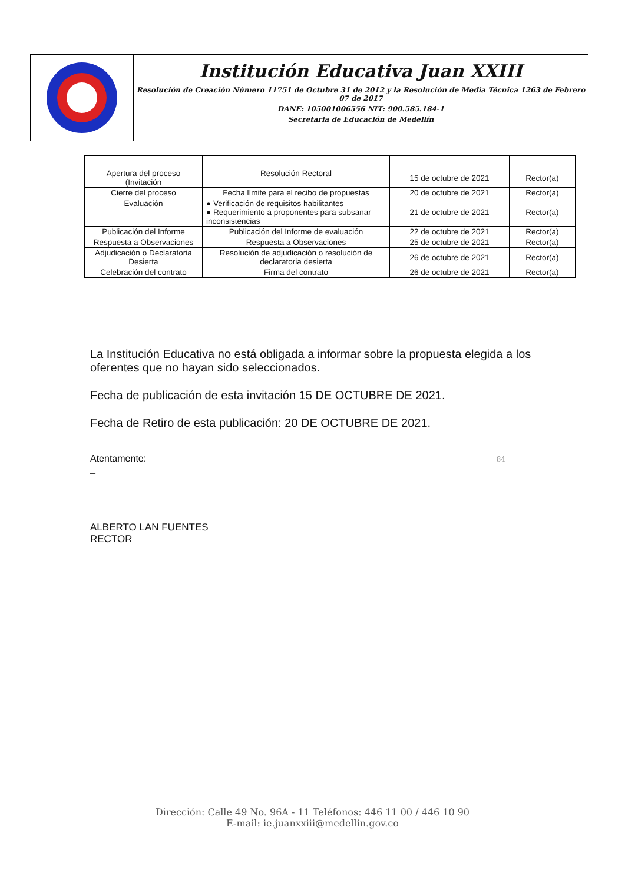Institución Educativa Juan XXIII
Resolución de Creación Número 11751 de Octubre 31 de 2012 y la Resolución de Media Técnica 1263 de Febrero 07 de 2017
DANE: 105001006556 NIT: 900.585.184-1
Secretaria de Educación de Medellín
| Apertura del proceso (Invitación | Resolución Rectoral | 15 de octubre de 2021 | Rector(a) |
| Cierre del proceso | Fecha límite para el recibo de propuestas | 20 de octubre de 2021 | Rector(a) |
| Evaluación | ● Verificación de requisitos habilitantes ● Requerimiento a proponentes para subsanar inconsistencias | 21 de octubre de 2021 | Rector(a) |
| Publicación del Informe | Publicación del Informe de evaluación | 22 de octubre de 2021 | Rector(a) |
| Respuesta a Observaciones | Respuesta a Observaciones | 25 de octubre de 2021 | Rector(a) |
| Adjudicación o Declaratoria Desierta | Resolución de adjudicación o resolución de declaratoria desierta | 26 de octubre de 2021 | Rector(a) |
| Celebración del contrato | Firma del contrato | 26 de octubre de 2021 | Rector(a) |
La Institución Educativa no está obligada a informar sobre la propuesta elegida a los oferentes que no hayan sido seleccionados.
Fecha de publicación de esta invitación 15 DE OCTUBRE DE 2021.
Fecha de Retiro de esta publicación: 20 DE OCTUBRE DE 2021.
Atentamente: 84
_
ALBERTO LAN FUENTES
RECTOR
Dirección: Calle 49 No. 96A - 11 Teléfonos: 446 11 00 / 446 10 90
E-mail: ie.juanxxiii@medellin.gov.co